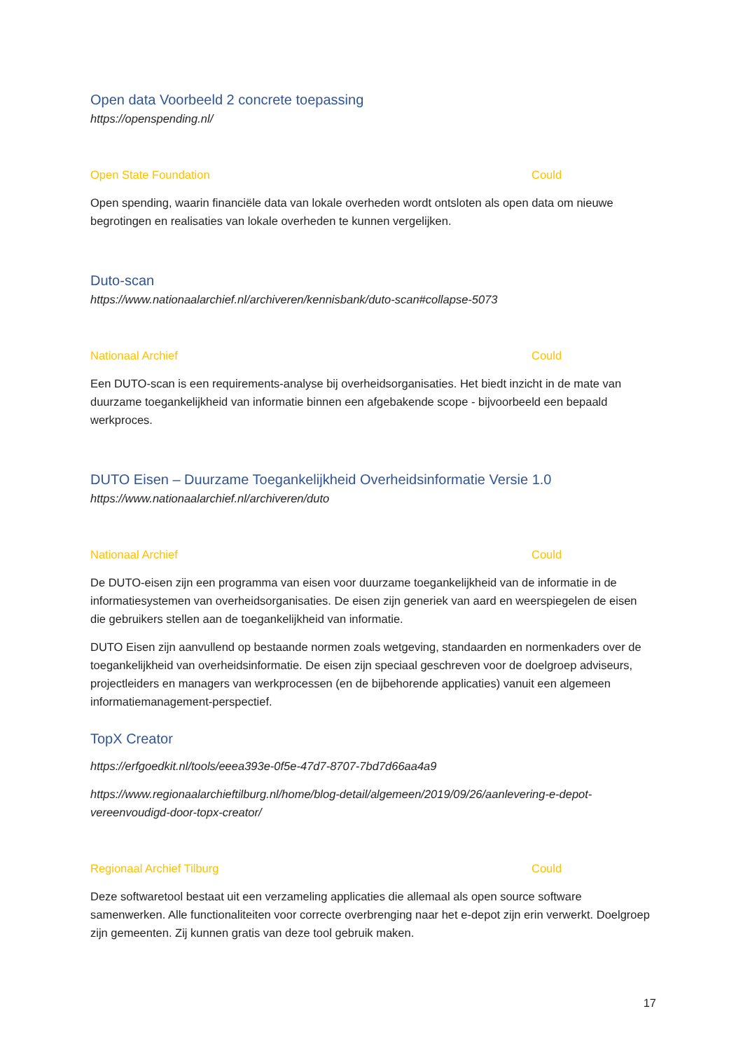Open data Voorbeeld 2 concrete toepassing
https://openspending.nl/
Open State Foundation Could
Open spending, waarin financiële data van lokale overheden wordt ontsloten als open data om nieuwe begrotingen en realisaties van lokale overheden te kunnen vergelijken.
Duto-scan
https://www.nationaalarchief.nl/archiveren/kennisbank/duto-scan#collapse-5073
Nationaal Archief Could
Een DUTO-scan is een requirements-analyse bij overheidsorganisaties. Het biedt inzicht in de mate van duurzame toegankelijkheid van informatie binnen een afgebakende scope - bijvoorbeeld een bepaald werkproces.
DUTO Eisen – Duurzame Toegankelijkheid Overheidsinformatie Versie 1.0
https://www.nationaalarchief.nl/archiveren/duto
Nationaal Archief Could
De DUTO-eisen zijn een programma van eisen voor duurzame toegankelijkheid van de informatie in de informatiesystemen van overheidsorganisaties. De eisen zijn generiek van aard en weerspiegelen de eisen die gebruikers stellen aan de toegankelijkheid van informatie.
DUTO Eisen zijn aanvullend op bestaande normen zoals wetgeving, standaarden en normenkaders over de toegankelijkheid van overheidsinformatie. De eisen zijn speciaal geschreven voor de doelgroep adviseurs, projectleiders en managers van werkprocessen (en de bijbehorende applicaties) vanuit een algemeen informatiemanagement-perspectief.
TopX Creator
https://erfgoedkit.nl/tools/eeea393e-0f5e-47d7-8707-7bd7d66aa4a9
https://www.regionaalarchieftilburg.nl/home/blog-detail/algemeen/2019/09/26/aanlevering-e-depot-vereenvoudigd-door-topx-creator/
Regionaal Archief Tilburg Could
Deze softwaretool bestaat uit een verzameling applicaties die allemaal als open source software samenwerken. Alle functionaliteiten voor correcte overbrenging naar het e-depot zijn erin verwerkt. Doelgroep zijn gemeenten. Zij kunnen gratis van deze tool gebruik maken.
17